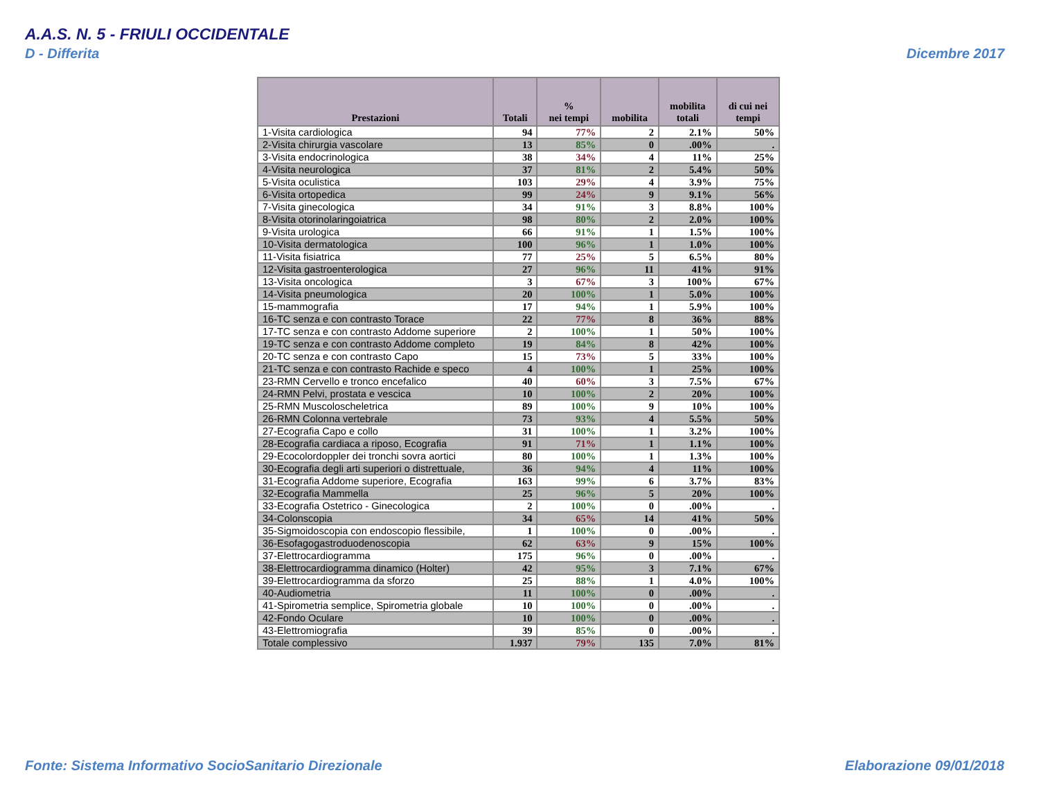A.A.S. N. 5 - FRIULI OCCIDENTALE
D - Differita Dicembre 2017
| Prestazioni | Totali | % nei tempi | mobilita | mobilita totali | di cui nei tempi |
| --- | --- | --- | --- | --- | --- |
| 1-Visita cardiologica | 94 | 77% | 2 | 2.1% | 50% |
| 2-Visita chirurgia vascolare | 13 | 85% | 0 | .00% | . |
| 3-Visita endocrinologica | 38 | 34% | 4 | 11% | 25% |
| 4-Visita neurologica | 37 | 81% | 2 | 5.4% | 50% |
| 5-Visita oculistica | 103 | 29% | 4 | 3.9% | 75% |
| 6-Visita ortopedica | 99 | 24% | 9 | 9.1% | 56% |
| 7-Visita ginecologica | 34 | 91% | 3 | 8.8% | 100% |
| 8-Visita otorinolaringoiatrica | 98 | 80% | 2 | 2.0% | 100% |
| 9-Visita urologica | 66 | 91% | 1 | 1.5% | 100% |
| 10-Visita dermatologica | 100 | 96% | 1 | 1.0% | 100% |
| 11-Visita fisiatrica | 77 | 25% | 5 | 6.5% | 80% |
| 12-Visita gastroenterologica | 27 | 96% | 11 | 41% | 91% |
| 13-Visita oncologica | 3 | 67% | 3 | 100% | 67% |
| 14-Visita pneumologica | 20 | 100% | 1 | 5.0% | 100% |
| 15-mammografia | 17 | 94% | 1 | 5.9% | 100% |
| 16-TC senza e con contrasto Torace | 22 | 77% | 8 | 36% | 88% |
| 17-TC senza e con contrasto Addome superiore | 2 | 100% | 1 | 50% | 100% |
| 19-TC senza e con contrasto Addome completo | 19 | 84% | 8 | 42% | 100% |
| 20-TC senza e con contrasto Capo | 15 | 73% | 5 | 33% | 100% |
| 21-TC senza e con contrasto Rachide e speco | 4 | 100% | 1 | 25% | 100% |
| 23-RMN Cervello e tronco encefalico | 40 | 60% | 3 | 7.5% | 67% |
| 24-RMN Pelvi, prostata e vescica | 10 | 100% | 2 | 20% | 100% |
| 25-RMN Muscoloscheletrica | 89 | 100% | 9 | 10% | 100% |
| 26-RMN Colonna vertebrale | 73 | 93% | 4 | 5.5% | 50% |
| 27-Ecografia Capo e collo | 31 | 100% | 1 | 3.2% | 100% |
| 28-Ecografia cardiaca a riposo, Ecografia | 91 | 71% | 1 | 1.1% | 100% |
| 29-Ecocolordoppler dei tronchi sovra aortici | 80 | 100% | 1 | 1.3% | 100% |
| 30-Ecografia degli arti superiori o distrettuale, | 36 | 94% | 4 | 11% | 100% |
| 31-Ecografia Addome superiore, Ecografia | 163 | 99% | 6 | 3.7% | 83% |
| 32-Ecografia Mammella | 25 | 96% | 5 | 20% | 100% |
| 33-Ecografia Ostetrico - Ginecologica | 2 | 100% | 0 | .00% | . |
| 34-Colonscopia | 34 | 65% | 14 | 41% | 50% |
| 35-Sigmoidoscopia con endoscopio flessibile, | 1 | 100% | 0 | .00% | . |
| 36-Esofagogastroduodenoscopia | 62 | 63% | 9 | 15% | 100% |
| 37-Elettrocardiogramma | 175 | 96% | 0 | .00% | . |
| 38-Elettrocardiogramma dinamico (Holter) | 42 | 95% | 3 | 7.1% | 67% |
| 39-Elettrocardiogramma da sforzo | 25 | 88% | 1 | 4.0% | 100% |
| 40-Audiometria | 11 | 100% | 0 | .00% | . |
| 41-Spirometria semplice, Spirometria globale | 10 | 100% | 0 | .00% | . |
| 42-Fondo Oculare | 10 | 100% | 0 | .00% | . |
| 43-Elettromiografia | 39 | 85% | 0 | .00% | . |
| Totale complessivo | 1.937 | 79% | 135 | 7.0% | 81% |
Fonte: Sistema Informativo SocioSanitario Direzionale
Elaborazione 09/01/2018